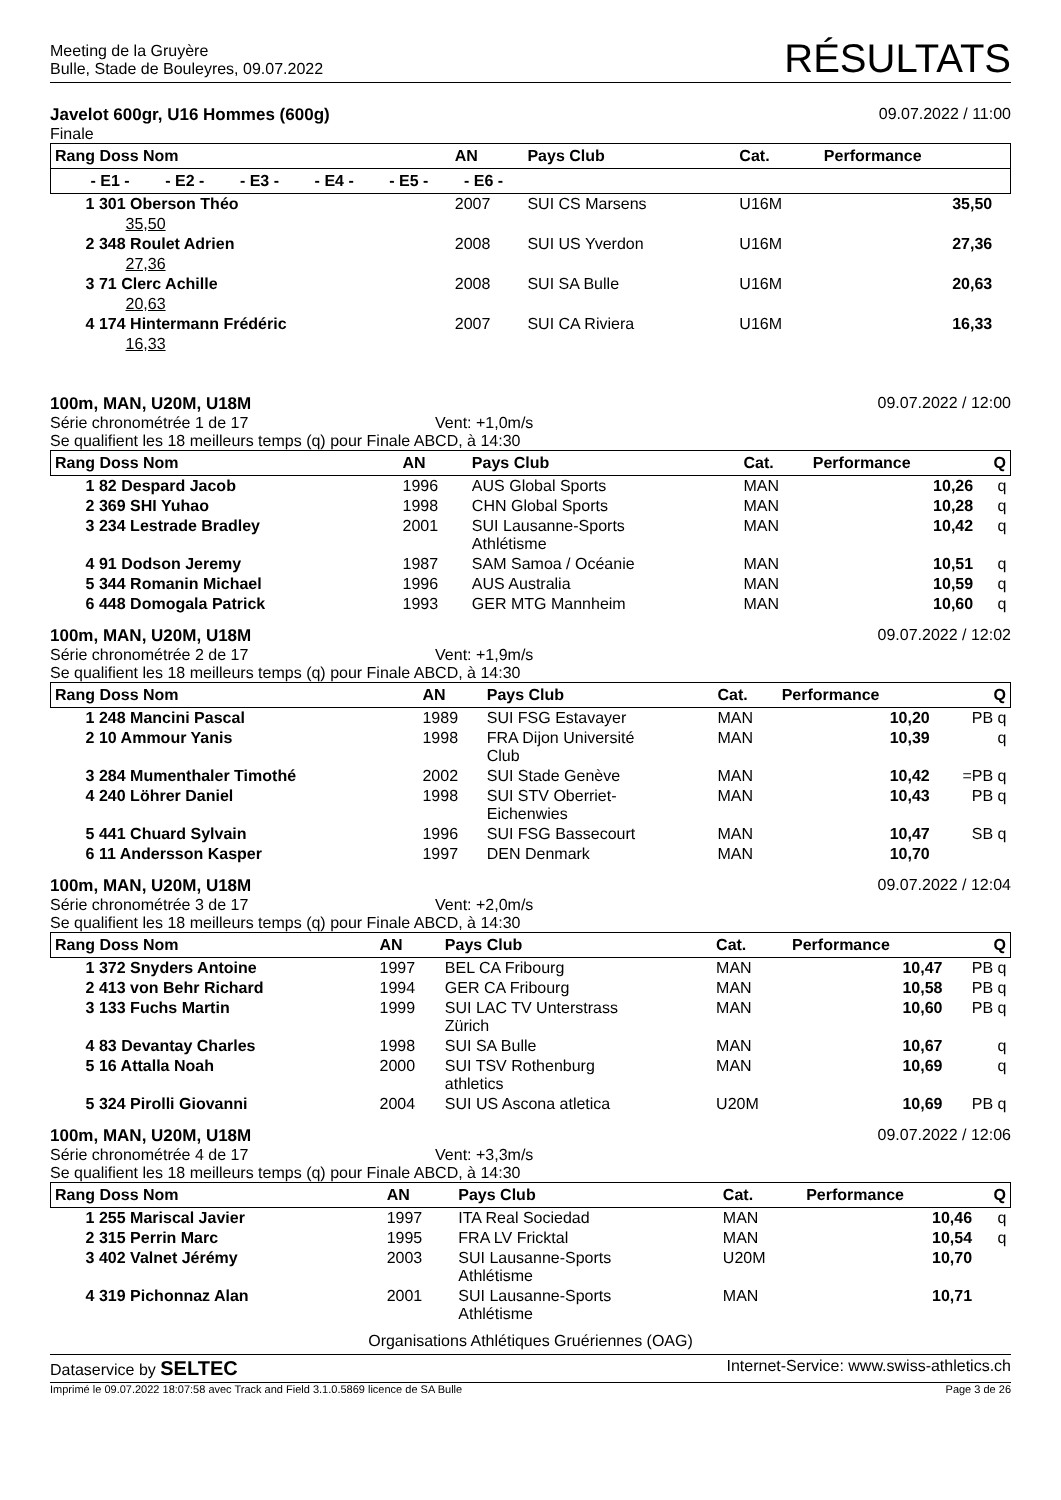Meeting de la Gruyère
Bulle, Stade de Bouleyres, 09.07.2022
RÉSULTATS
Javelot 600gr, U16 Hommes (600g)
Finale
09.07.2022 / 11:00
| Rang Doss Nom | AN | Pays Club | Cat. | Performance | |
| --- | --- | --- | --- | --- | --- |
| - E1 - - E2 - - E3 - - E4 - - E5 - - E6 - | | | | | |
| 1 301 Oberson Théo | 2007 | SUI CS Marsens | U16M | 35,50 | |
| 35,50 | | | | | |
| 2 348 Roulet Adrien | 2008 | SUI US Yverdon | U16M | 27,36 | |
| 27,36 | | | | | |
| 3 71 Clerc Achille | 2008 | SUI SA Bulle | U16M | 20,63 | |
| 20,63 | | | | | |
| 4 174 Hintermann Frédéric | 2007 | SUI CA Riviera | U16M | 16,33 | |
| 16,33 | | | | | |
100m, MAN, U20M, U18M
Série chronométrée 1 de 17 Vent: +1,0m/s
Se qualifient les 18 meilleurs temps (q) pour Finale ABCD, à 14:30
09.07.2022 / 12:00
| Rang Doss Nom | AN | Pays Club | Cat. | Performance | Q |
| --- | --- | --- | --- | --- | --- |
| 1 82 Despard Jacob | 1996 | AUS Global Sports | MAN | 10,26 | q |
| 2 369 SHI Yuhao | 1998 | CHN Global Sports | MAN | 10,28 | q |
| 3 234 Lestrade Bradley | 2001 | SUI Lausanne-Sports Athlétisme | MAN | 10,42 | q |
| 4 91 Dodson Jeremy | 1987 | SAM Samoa / Océanie | MAN | 10,51 | q |
| 5 344 Romanin Michael | 1996 | AUS Australia | MAN | 10,59 | q |
| 6 448 Domogala Patrick | 1993 | GER MTG Mannheim | MAN | 10,60 | q |
100m, MAN, U20M, U18M
Série chronométrée 2 de 17 Vent: +1,9m/s
Se qualifient les 18 meilleurs temps (q) pour Finale ABCD, à 14:30
09.07.2022 / 12:02
| Rang Doss Nom | AN | Pays Club | Cat. | Performance | Q |
| --- | --- | --- | --- | --- | --- |
| 1 248 Mancini Pascal | 1989 | SUI FSG Estavayer | MAN | 10,20 | PB q |
| 2 10 Ammour Yanis | 1998 | FRA Dijon Université Club | MAN | 10,39 | q |
| 3 284 Mumenthaler Timothé | 2002 | SUI Stade Genève | MAN | 10,42 | =PB q |
| 4 240 Löhrer Daniel | 1998 | SUI STV Oberriet- Eichenwies | MAN | 10,43 | PB q |
| 5 441 Chuard Sylvain | 1996 | SUI FSG Bassecourt | MAN | 10,47 | SB q |
| 6 11 Andersson Kasper | 1997 | DEN Denmark | MAN | 10,70 | |
100m, MAN, U20M, U18M
Série chronométrée 3 de 17 Vent: +2,0m/s
Se qualifient les 18 meilleurs temps (q) pour Finale ABCD, à 14:30
09.07.2022 / 12:04
| Rang Doss Nom | AN | Pays Club | Cat. | Performance | Q |
| --- | --- | --- | --- | --- | --- |
| 1 372 Snyders Antoine | 1997 | BEL CA Fribourg | MAN | 10,47 | PB q |
| 2 413 von Behr Richard | 1994 | GER CA Fribourg | MAN | 10,58 | PB q |
| 3 133 Fuchs Martin | 1999 | SUI LAC TV Unterstrass Zürich | MAN | 10,60 | PB q |
| 4 83 Devantay Charles | 1998 | SUI SA Bulle | MAN | 10,67 | q |
| 5 16 Attalla Noah | 2000 | SUI TSV Rothenburg athletics | MAN | 10,69 | q |
| 5 324 Pirolli Giovanni | 2004 | SUI US Ascona atletica | U20M | 10,69 | PB q |
100m, MAN, U20M, U18M
Série chronométrée 4 de 17 Vent: +3,3m/s
Se qualifient les 18 meilleurs temps (q) pour Finale ABCD, à 14:30
09.07.2022 / 12:06
| Rang Doss Nom | AN | Pays Club | Cat. | Performance | Q |
| --- | --- | --- | --- | --- | --- |
| 1 255 Mariscal Javier | 1997 | ITA Real Sociedad | MAN | 10,46 | q |
| 2 315 Perrin Marc | 1995 | FRA LV Fricktal | MAN | 10,54 | q |
| 3 402 Valnet Jérémy | 2003 | SUI Lausanne-Sports Athlétisme | U20M | 10,70 | |
| 4 319 Pichonnaz Alan | 2001 | SUI Lausanne-Sports Athlétisme | MAN | 10,71 | |
Organisations Athlétiques Gruériennes (OAG)
Dataservice by SELTEC
Internet-Service: www.swiss-athletics.ch
Imprimé le 09.07.2022 18:07:58 avec Track and Field 3.1.0.5869 licence de SA Bulle
Page 3 de 26